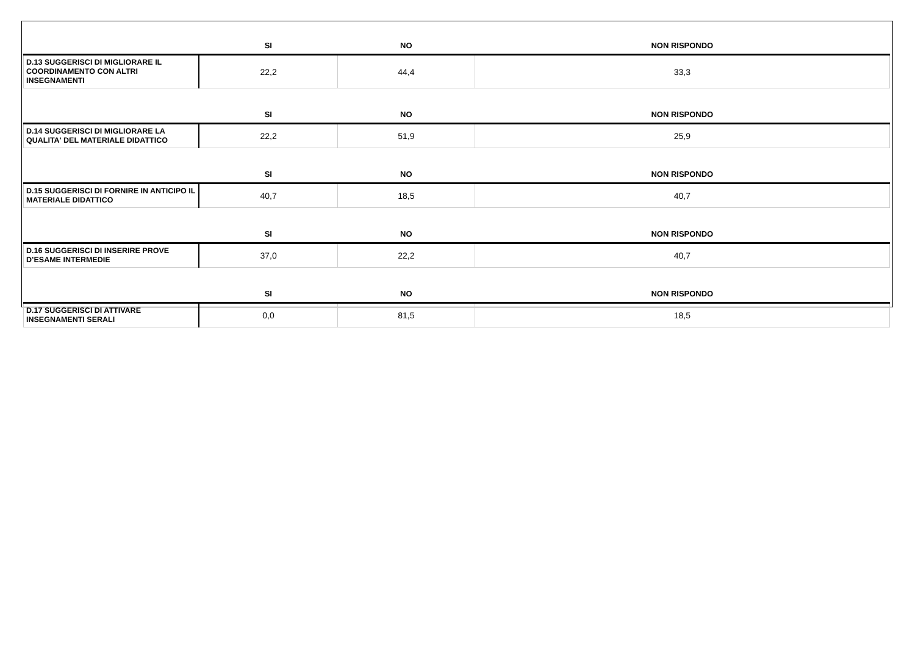| | SI | NO | NON RISPONDO |
| --- | --- | --- | --- |
| D.13 SUGGERISCI DI MIGLIORARE IL COORDINAMENTO CON ALTRI INSEGNAMENTI | 22,2 | 44,4 | 33,3 |
| | SI | NO | NON RISPONDO |
| D.14 SUGGERISCI DI MIGLIORARE LA QUALITA' DEL MATERIALE DIDATTICO | 22,2 | 51,9 | 25,9 |
| | SI | NO | NON RISPONDO |
| D.15 SUGGERISCI DI FORNIRE IN ANTICIPO IL MATERIALE DIDATTICO | 40,7 | 18,5 | 40,7 |
| | SI | NO | NON RISPONDO |
| D.16 SUGGERISCI DI INSERIRE PROVE D’ESAME INTERMEDIE | 37,0 | 22,2 | 40,7 |
| | SI | NO | NON RISPONDO |
| D.17 SUGGERISCI DI ATTIVARE INSEGNAMENTI SERALI | 0,0 | 81,5 | 18,5 |